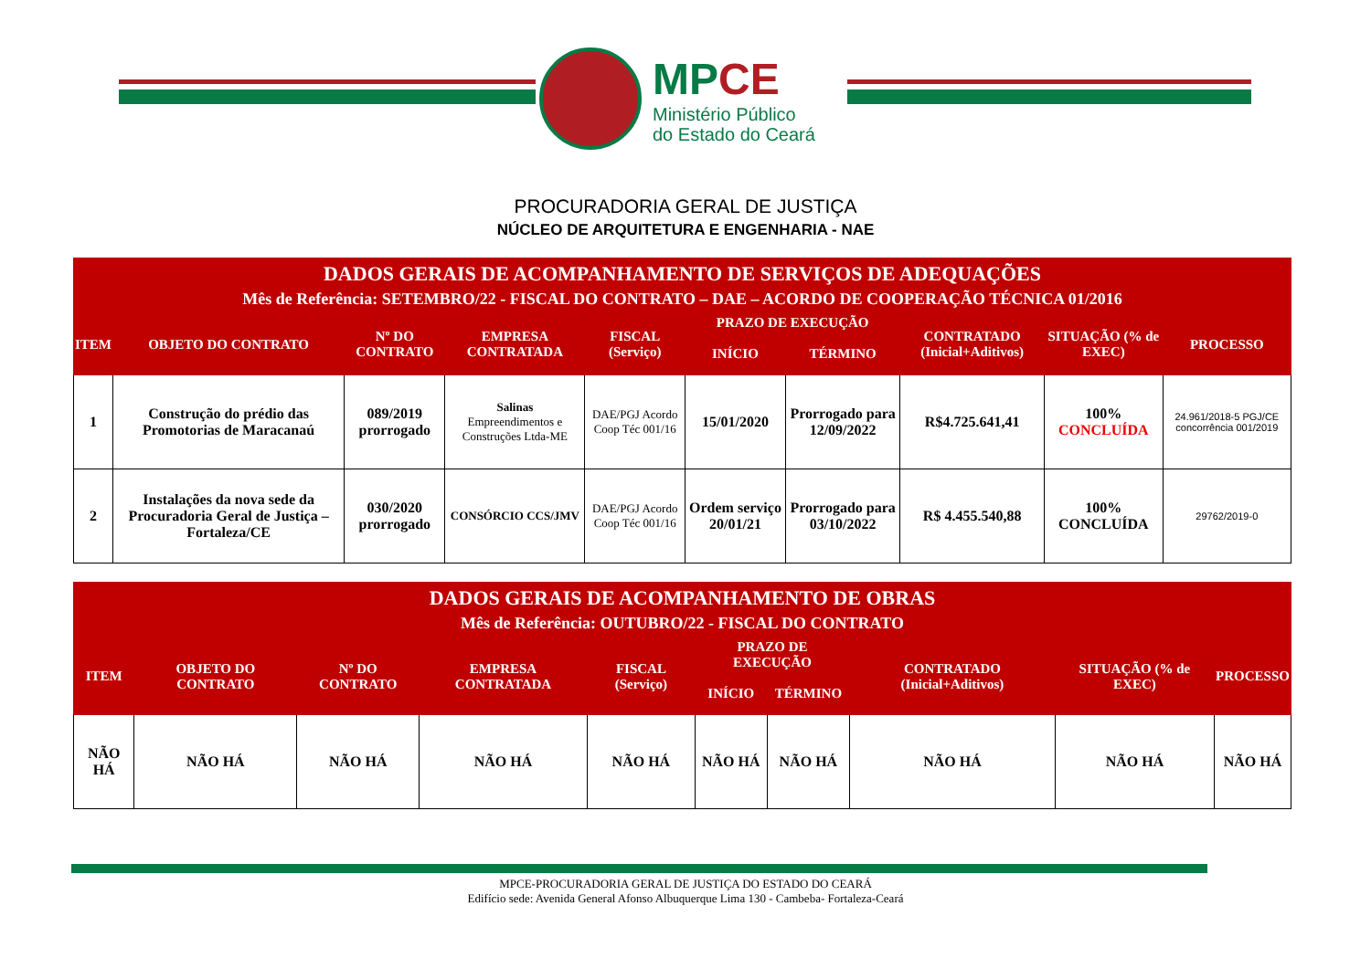MPCE
Ministério Público
do Estado do Ceará
PROCURADORIA GERAL DE JUSTIÇA
NÚCLEO DE ARQUITETURA E ENGENHARIA - NAE
| DADOS GERAIS DE ACOMPANHAMENTO DE SERVIÇOS DE ADEQUAÇÕES Mês de Referência: SETEMBRO/22 - FISCAL DO CONTRATO – DAE – ACORDO DE COOPERAÇÃO TÉCNICA 01/2016 | | | | | | | | | |
| --- | --- | --- | --- | --- | --- | --- | --- | --- | --- |
| ITEM | OBJETO DO CONTRATO | Nº DO CONTRATO | EMPRESA CONTRATADA | FISCAL (Serviço) | PRAZO DE EXECUÇÃO | | CONTRATADO (Inicial+Aditivos) | SITUAÇÃO (% de EXEC) | PROCESSO |
| | | | | | INÍCIO | TÉRMINO | | | |
| 1 | Construção do prédio das Promotorias de Maracanaú | 089/2019 prorrogado | Salinas Empreendimentos e Construções Ltda-ME | DAE/PGJ Acordo Coop Téc 001/16 | 15/01/2020 | Prorrogado para 12/09/2022 | R$4.725.641,41 | 100% CONCLUÍDA | 24.961/2018-5 PGJ/CE concorrência 001/2019 |
| 2 | Instalações da nova sede da Procuradoria Geral de Justiça – Fortaleza/CE | 030/2020 prorrogado | CONSÓRCIO CCS/JMV | DAE/PGJ Acordo Coop Téc 001/16 | Ordem serviço 20/01/21 | Prorrogado para 03/10/2022 | R$ 4.455.540,88 | 100% CONCLUÍDA | 29762/2019-0 |
| DADOS GERAIS DE ACOMPANHAMENTO DE OBRAS Mês de Referência: OUTUBRO/22 - FISCAL DO CONTRATO | | | | | | | | | |
| --- | --- | --- | --- | --- | --- | --- | --- | --- | --- |
| ITEM | OBJETO DO CONTRATO | Nº DO CONTRATO | EMPRESA CONTRATADA | FISCAL (Serviço) | PRAZO DE EXECUÇÃO | | CONTRATADO (Inicial+Aditivos) | SITUAÇÃO (% de EXEC) | PROCESSO |
| | | | | | INÍCIO | TÉRMINO | | | |
| NÃO HÁ | NÃO HÁ | NÃO HÁ | NÃO HÁ | NÃO HÁ | NÃO HÁ | NÃO HÁ | NÃO HÁ | NÃO HÁ | NÃO HÁ |
MPCE-PROCURADORIA GERAL DE JUSTIÇA DO ESTADO DO CEARÁ
Edifício sede: Avenida General Afonso Albuquerque Lima 130 - Cambeba- Fortaleza-Ceará